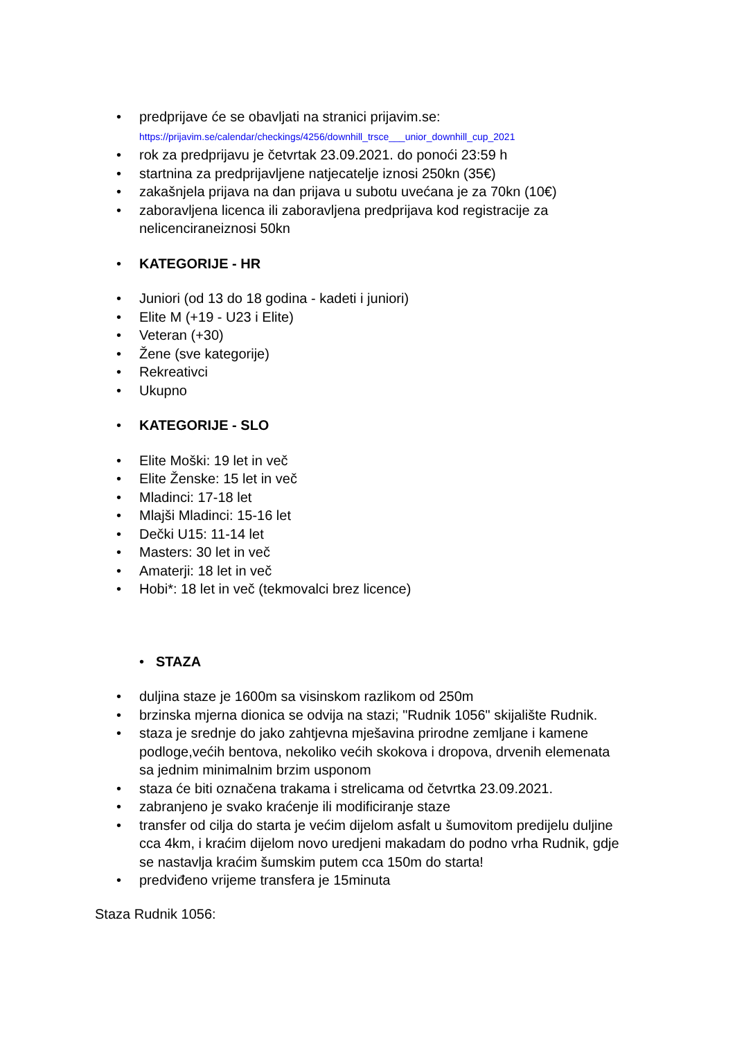• predprijave će se obavljati na stranici prijavim.se:
https://prijavim.se/calendar/checkings/4256/downhill_trsce___unior_downhill_cup_2021
• rok za predprijavu je četvrtak 23.09.2021. do ponoći 23:59 h
• startnina za predprijavljene natjecatelje iznosi 250kn (35€)
• zakašnjela prijava na dan prijava u subotu uvećana je za 70kn (10€)
• zaboravljena licenca ili zaboravljena predprijava kod registracije za nelicenciraneiznosi 50kn
• KATEGORIJE - HR
• Juniori (od 13 do 18 godina - kadeti i juniori)
• Elite M (+19 - U23 i Elite)
• Veteran (+30)
• Žene (sve kategorije)
• Rekreativci
• Ukupno
• KATEGORIJE - SLO
• Elite Moški: 19 let in več
• Elite Ženske: 15 let in več
• Mladinci: 17-18 let
• Mlajši Mladinci: 15-16 let
• Dečki U15: 11-14 let
• Masters: 30 let in več
• Amaterji: 18 let in več
• Hobi*: 18 let in več (tekmovalci brez licence)
• STAZA
• duljina staze je 1600m sa visinskom razlikom od 250m
• brzinska mjerna dionica se odvija na stazi; "Rudnik 1056" skijalište Rudnik.
• staza je srednje do jako zahtjevna mješavina prirodne zemljane i kamene podloge,većih bentova, nekoliko većih skokova i dropova, drvenih elemenata sa jednim minimalnim brzim usponom
• staza će biti označena trakama i strelicama od četvrtka 23.09.2021.
• zabranjeno je svako kraćenje ili modificiranje staze
• transfer od cilja do starta je većim dijelom asfalt u šumovitom predijelu duljine cca 4km, i kraćim dijelom novo uredjeni makadam do podno vrha Rudnik, gdje se nastavlja kraćim šumskim putem cca 150m do starta!
• predviđeno vrijeme transfera je 15minuta
Staza Rudnik 1056: